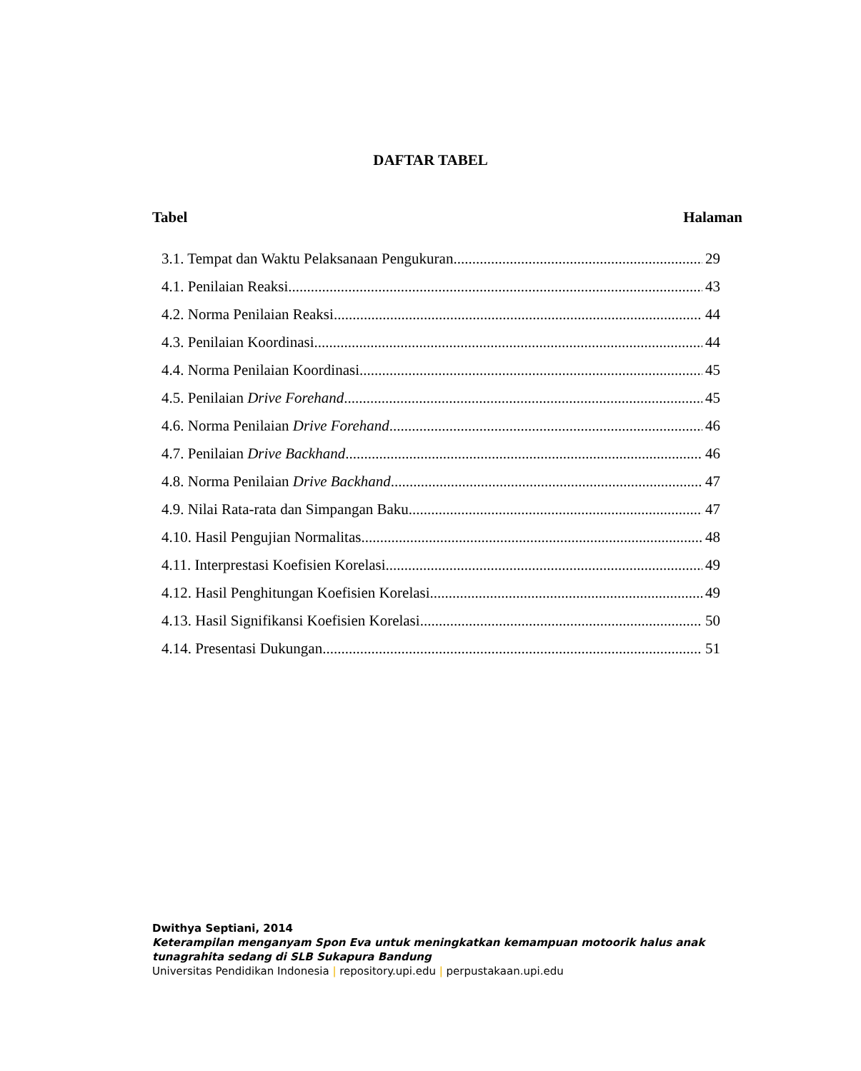DAFTAR TABEL
Tabel Halaman
3.1. Tempat dan Waktu Pelaksanaan Pengukuran 29
4.1. Penilaian Reaksi 43
4.2. Norma Penilaian Reaksi 44
4.3. Penilaian Koordinasi 44
4.4. Norma Penilaian Koordinasi 45
4.5. Penilaian Drive Forehand 45
4.6. Norma Penilaian Drive Forehand 46
4.7. Penilaian Drive Backhand 46
4.8. Norma Penilaian Drive Backhand 47
4.9. Nilai Rata-rata dan Simpangan Baku 47
4.10. Hasil Pengujian Normalitas 48
4.11. Interprestasi Koefisien Korelasi 49
4.12. Hasil Penghitungan Koefisien Korelasi 49
4.13. Hasil Signifikansi Koefisien Korelasi 50
4.14. Presentasi Dukungan 51
Dwithya Septiani, 2014
Keterampilan menganyam Spon Eva untuk meningkatkan kemampuan motoorik halus anak
tunagrahita sedang di SLB Sukapura Bandung
Universitas Pendidikan Indonesia | repository.upi.edu | perpustakaan.upi.edu